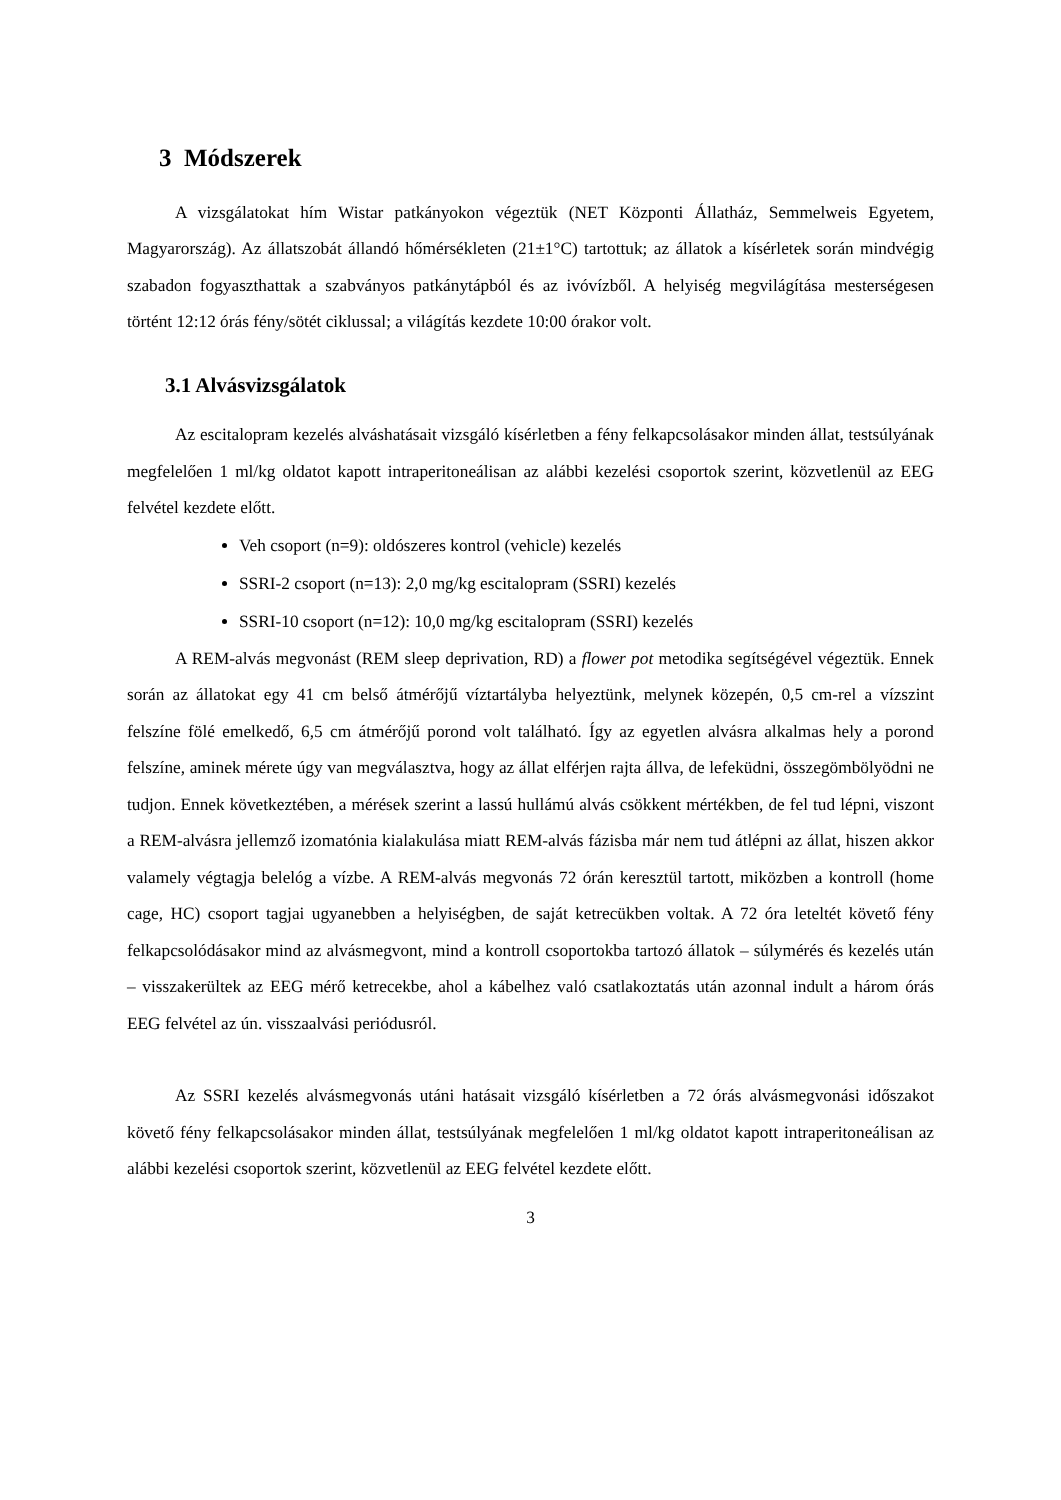3 Módszerek
A vizsgálatokat hím Wistar patkányokon végeztük (NET Központi Állatház, Semmelweis Egyetem, Magyarország). Az állatszobát állandó hőmérsékleten (21±1°C) tartottuk; az állatok a kísérletek során mindvégig szabadon fogyaszthattak a szabványos patkánytápból és az ivóvízből. A helyiség megvilágítása mesterségesen történt 12:12 órás fény/sötét ciklussal; a világítás kezdete 10:00 órakor volt.
3.1 Alvásvizsgálatok
Az escitalopram kezelés alváshatásait vizsgáló kísérletben a fény felkapcsolásakor minden állat, testsúlyának megfelelően 1 ml/kg oldatot kapott intraperitoneálisan az alábbi kezelési csoportok szerint, közvetlenül az EEG felvétel kezdete előtt.
Veh csoport (n=9): oldószeres kontrol (vehicle) kezelés
SSRI-2 csoport (n=13): 2,0 mg/kg escitalopram (SSRI) kezelés
SSRI-10 csoport (n=12): 10,0 mg/kg escitalopram (SSRI) kezelés
A REM-alvás megvonást (REM sleep deprivation, RD) a flower pot metodika segítségével végeztük. Ennek során az állatokat egy 41 cm belső átmérőjű víztartályba helyeztünk, melynek közepén, 0,5 cm-rel a vízszint felszíne fölé emelkedő, 6,5 cm átmérőjű porond volt található. Így az egyetlen alvásra alkalmas hely a porond felszíne, aminek mérete úgy van megválasztva, hogy az állat elférjen rajta állva, de lefeküdni, összegömbölyödni ne tudjon. Ennek következtében, a mérések szerint a lassú hullámú alvás csökkent mértékben, de fel tud lépni, viszont a REM-alvásra jellemző izomatónia kialakulása miatt REM-alvás fázisba már nem tud átlépni az állat, hiszen akkor valamely végtagja belelóg a vízbe. A REM-alvás megvonás 72 órán keresztül tartott, miközben a kontroll (home cage, HC) csoport tagjai ugyanebben a helyiségben, de saját ketrecükben voltak. A 72 óra leteltét követő fény felkapcsolódásakor mind az alvásmegvont, mind a kontroll csoportokba tartozó állatok – súlymérés és kezelés után – visszakerültek az EEG mérő ketrecekbe, ahol a kábelhez való csatlakoztatás után azonnal indult a három órás EEG felvétel az ún. visszaalvási periódusról.
Az SSRI kezelés alvásmegvonás utáni hatásait vizsgáló kísérletben a 72 órás alvásmegvonási időszakot követő fény felkapcsolásakor minden állat, testsúlyának megfelelően 1 ml/kg oldatot kapott intraperitoneálisan az alábbi kezelési csoportok szerint, közvetlenül az EEG felvétel kezdete előtt.
3